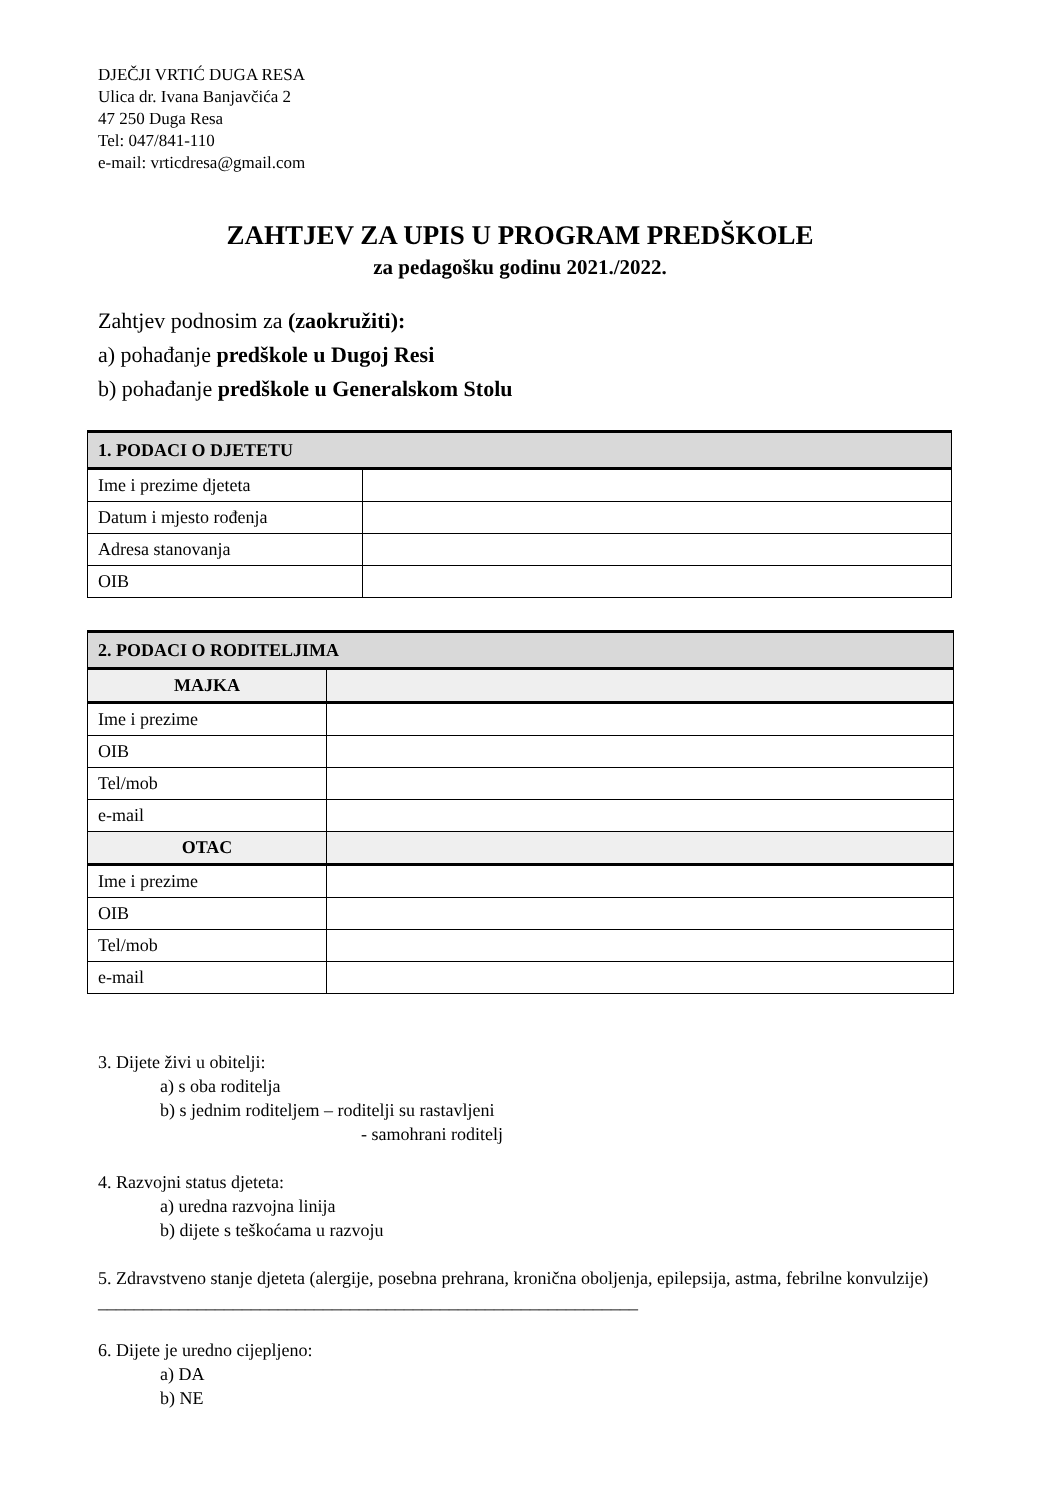DJEČJI VRTIĆ DUGA RESA
Ulica dr. Ivana Banjavčića 2
47 250 Duga Resa
Tel: 047/841-110
e-mail: vrticdresa@gmail.com
ZAHTJEV ZA UPIS U PROGRAM PREDŠKOLE
za pedagošku godinu 2021./2022.
Zahtjev podnosim za (zaokružiti):
a) pohađanje predškole u Dugoj Resi
b) pohađanje predškole u Generalskom Stolu
| 1. PODACI O DJETETU | |
| Ime i prezime djeteta | |
| Datum i mjesto rođenja | |
| Adresa stanovanja | |
| OIB | |
| 2. PODACI O RODITELJIMA | |
| MAJKA | |
| Ime i prezime | |
| OIB | |
| Tel/mob | |
| e-mail | |
| OTAC | |
| Ime i prezime | |
| OIB | |
| Tel/mob | |
| e-mail | |
3. Dijete živi u obitelji:
a) s oba roditelja
b) s jednim roditeljem – roditelji su rastavljeni
- samohrani roditelj
4. Razvojni status djeteta:
a) uredna razvojna linija
b) dijete s teškoćama u razvoju
5. Zdravstveno stanje djeteta (alergije, posebna prehrana, kronična oboljenja, epilepsija, astma, febrilne konvulzije) ____________________________________________________________
6. Dijete je uredno cijepljeno:
a) DA
b) NE